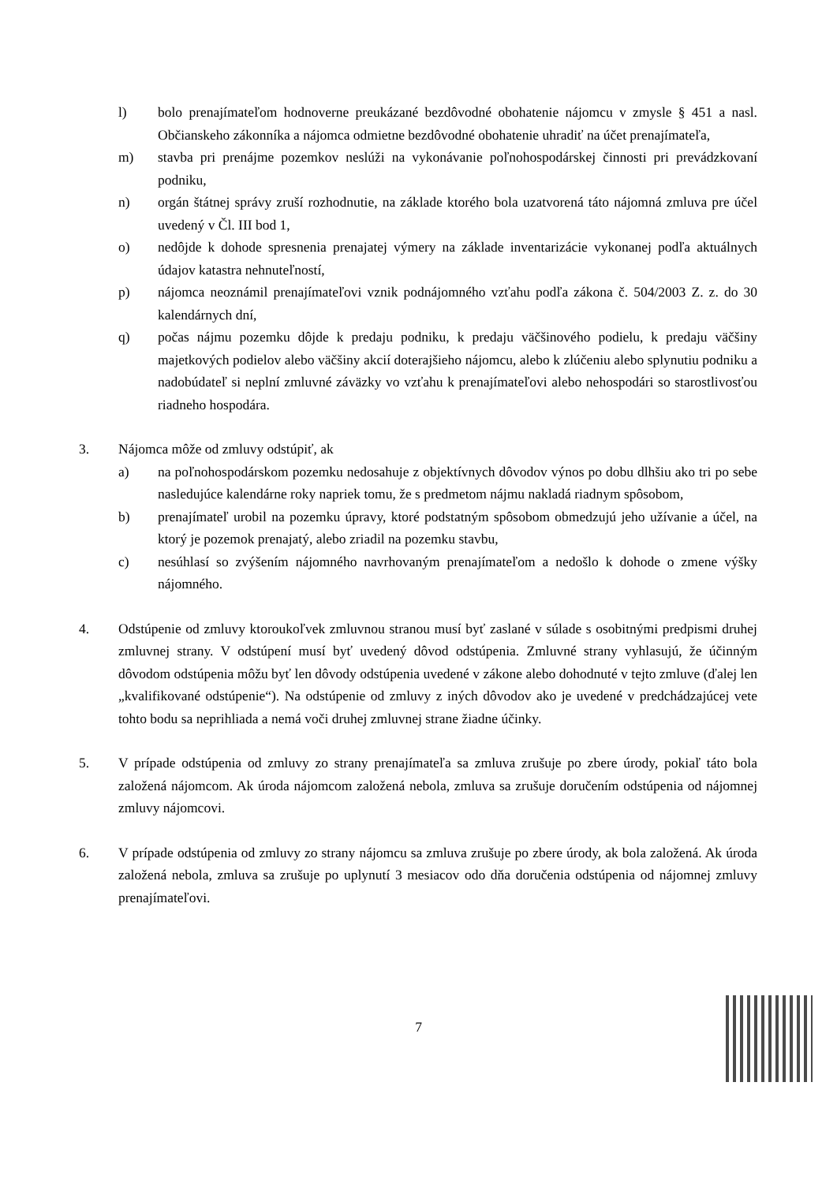l) bolo prenajímateľom hodnoverne preukázané bezdôvodné obohatenie nájomcu v zmysle § 451 a nasl. Občianskeho zákonníka a nájomca odmietne bezdôvodné obohatenie uhradiť na účet prenajímateľa,
m) stavba pri prenájme pozemkov neslúži na vykonávanie poľnohospodárskej činnosti pri prevádzkovaní podniku,
n) orgán štátnej správy zruší rozhodnutie, na základe ktorého bola uzatvorená táto nájomná zmluva pre účel uvedený v Čl. III bod 1,
o) nedôjde k dohode spresnenia prenajatej výmery na základe inventarizácie vykonanej podľa aktuálnych údajov katastra nehnuteľností,
p) nájomca neoznámil prenajímateľovi vznik podnájomného vzťahu podľa zákona č. 504/2003 Z. z. do 30 kalendárnych dní,
q) počas nájmu pozemku dôjde k predaju podniku, k predaju väčšinového podielu, k predaju väčšiny majetkových podielov alebo väčšiny akcií doterajšieho nájomcu, alebo k zlúčeniu alebo splynutiu podniku a nadobúdateľ si neplní zmluvné záväzky vo vzťahu k prenajímateľovi alebo nehospodári so starostlivosťou riadneho hospodára.
3. Nájomca môže od zmluvy odstúpiť, ak
a) na poľnohospodárskom pozemku nedosahuje z objektívnych dôvodov výnos po dobu dlhšiu ako tri po sebe nasledujúce kalendárne roky napriek tomu, že s predmetom nájmu nakladá riadnym spôsobom,
b) prenajímateľ urobil na pozemku úpravy, ktoré podstatným spôsobom obmedzujú jeho užívanie a účel, na ktorý je pozemok prenajatý, alebo zriadil na pozemku stavbu,
c) nesúhlasí so zvýšením nájomného navrhovaným prenajímateľom a nedošlo k dohode o zmene výšky nájomného.
4. Odstúpenie od zmluvy ktoroukoľvek zmluvnou stranou musí byť zaslané v súlade s osobitnými predpismi druhej zmluvnej strany. V odstúpení musí byť uvedený dôvod odstúpenia. Zmluvné strany vyhlasujú, že účinným dôvodom odstúpenia môžu byť len dôvody odstúpenia uvedené v zákone alebo dohodnuté v tejto zmluve (ďalej len „kvalifikované odstúpenie“). Na odstúpenie od zmluvy z iných dôvodov ako je uvedené v predchádzajúcej vete tohto bodu sa neprihliada a nemá voči druhej zmluvnej strane žiadne účinky.
5. V prípade odstúpenia od zmluvy zo strany prenajímateľa sa zmluva zrušuje po zbere úrody, pokiaľ táto bola založená nájomcom. Ak úroda nájomcom založená nebola, zmluva sa zrušuje doručením odstúpenia od nájomnej zmluvy nájomcovi.
6. V prípade odstúpenia od zmluvy zo strany nájomcu sa zmluva zrušuje po zbere úrody, ak bola založená. Ak úroda založená nebola, zmluva sa zrušuje po uplynutí 3 mesiacov odo dňa doručenia odstúpenia od nájomnej zmluvy prenajímateľovi.
7